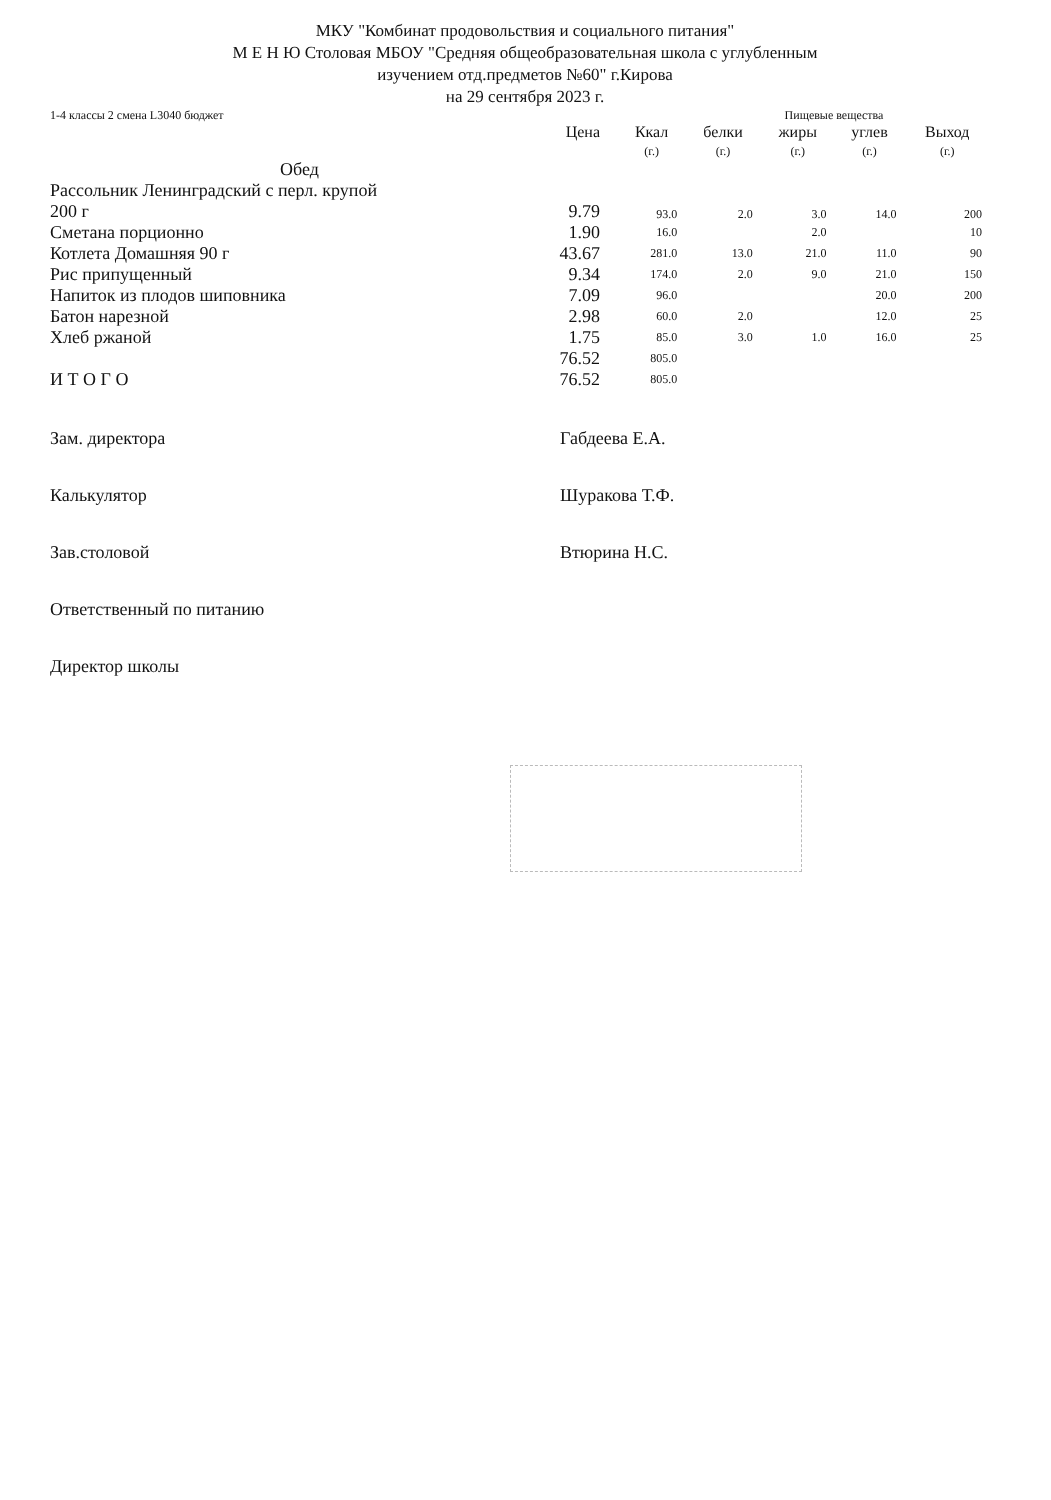МКУ "Комбинат продовольствия и социального питания"
М Е Н Ю Столовая МБОУ "Средняя общеобразовательная школа с углубленным
изучением отд.предметов №60" г.Кирова
на 29 сентября 2023 г.
| 1-4 классы 2 смена L3040 бюджет | | Пищевые вещества | | | | |
| | Цена | Ккал (г.) | белки (г.) | жиры (г.) | углев (г.) | Выход (г.) |
| Обед | | | | | | |
| Рассольник Ленинградский с перл. крупой 200 г | 9.79 | 93.0 | 2.0 | 3.0 | 14.0 | 200 |
| Сметана порционно | 1.90 | 16.0 | | 2.0 | | 10 |
| Котлета Домашняя 90 г | 43.67 | 281.0 | 13.0 | 21.0 | 11.0 | 90 |
| Рис припущенный | 9.34 | 174.0 | 2.0 | 9.0 | 21.0 | 150 |
| Напиток из плодов шиповника | 7.09 | 96.0 | | | 20.0 | 200 |
| Батон нарезной | 2.98 | 60.0 | 2.0 | | 12.0 | 25 |
| Хлеб ржаной | 1.75 | 85.0 | 3.0 | 1.0 | 16.0 | 25 |
| | 76.52 | 805.0 | | | | |
| И Т О Г О | 76.52 | 805.0 | | | | |
| Зам. директора | Габдеева Е.А. |
| Калькулятор | Шуракова Т.Ф. |
| Зав.столовой | Втюрина Н.С. |
| Ответственный по питанию | |
| Директор школы | |